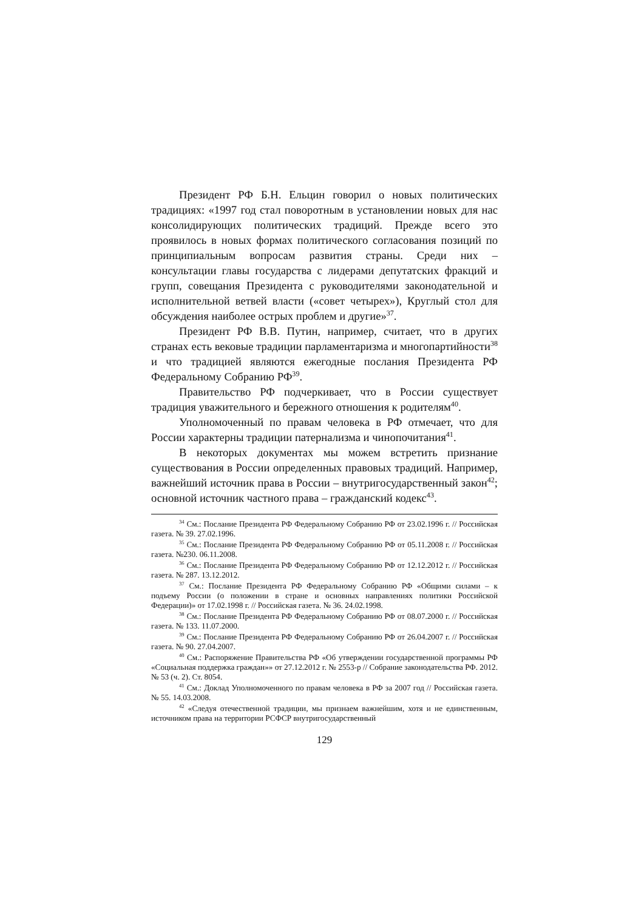Президент РФ Б.Н. Ельцин говорил о новых политических традициях: «1997 год стал поворотным в установлении новых для нас консолидирующих политических традиций. Прежде всего это проявилось в новых формах политического согласования позиций по принципиальным вопросам развития страны. Среди них – консультации главы государства с лидерами депутатских фракций и групп, совещания Президента с руководителями законодательной и исполнительной ветвей власти («совет четырех»), Круглый стол для обсуждения наиболее острых проблем и другие»<sup>37</sup>.
Президент РФ В.В. Путин, например, считает, что в других странах есть вековые традиции парламентаризма и многопартийности<sup>38</sup> и что традицией являются ежегодные послания Президента РФ Федеральному Собранию РФ<sup>39</sup>.
Правительство РФ подчеркивает, что в России существует традиция уважительного и бережного отношения к родителям<sup>40</sup>.
Уполномоченный по правам человека в РФ отмечает, что для России характерны традиции патернализма и чинопочитания<sup>41</sup>.
В некоторых документах мы можем встретить признание существования в России определенных правовых традиций. Например, важнейший источник права в России – внутригосударственный закон<sup>42</sup>; основной источник частного права – гражданский кодекс<sup>43</sup>.
<sup>34</sup> См.: Послание Президента РФ Федеральному Собранию РФ от 23.02.1996 г. // Российская газета. № 39. 27.02.1996.
<sup>35</sup> См.: Послание Президента РФ Федеральному Собранию РФ от 05.11.2008 г. // Российская газета. №230. 06.11.2008.
<sup>36</sup> См.: Послание Президента РФ Федеральному Собранию РФ от 12.12.2012 г. // Российская газета. № 287. 13.12.2012.
<sup>37</sup> См.: Послание Президента РФ Федеральному Собранию РФ «Общими силами – к подъему России (о положении в стране и основных направлениях политики Российской Федерации)» от 17.02.1998 г. // Российская газета. № 36. 24.02.1998.
<sup>38</sup> См.: Послание Президента РФ Федеральному Собранию РФ от 08.07.2000 г. // Российская газета. № 133. 11.07.2000.
<sup>39</sup> См.: Послание Президента РФ Федеральному Собранию РФ от 26.04.2007 г. // Российская газета. № 90. 27.04.2007.
<sup>40</sup> См.: Распоряжение Правительства РФ «Об утверждении государственной программы РФ «Социальная поддержка граждан»» от 27.12.2012 г. № 2553-р // Собрание законодательства РФ. 2012. № 53 (ч. 2). Ст. 8054.
<sup>41</sup> См.: Доклад Уполномоченного по правам человека в РФ за 2007 год // Российская газета. № 55. 14.03.2008.
<sup>42</sup> «Следуя отечественной традиции, мы признаем важнейшим, хотя и не единственным, источником права на территории РСФСР внутригосударственный
129